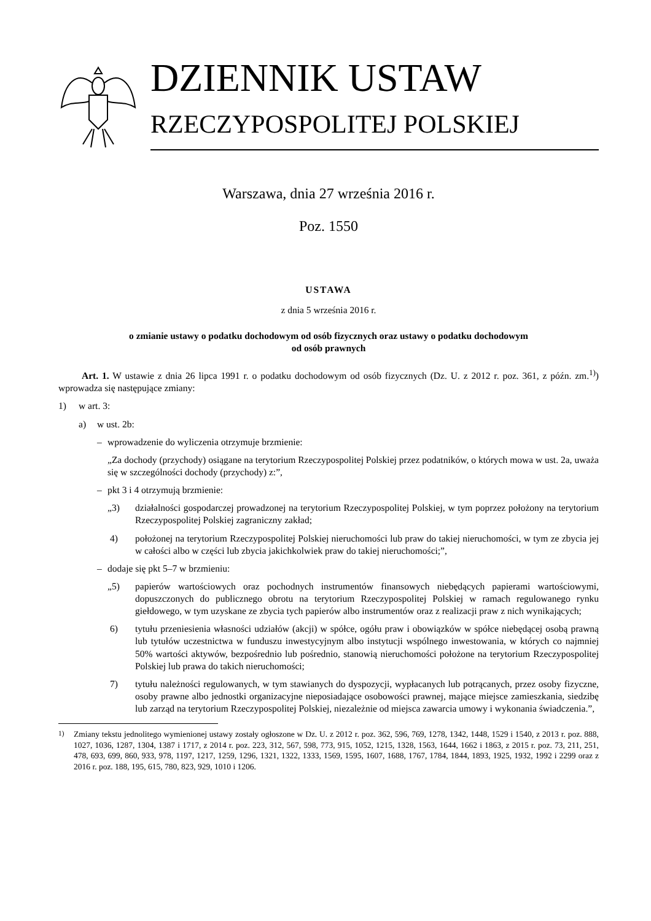DZIENNIK USTAW
RZECZYPOSPOLITEJ POLSKIEJ
Warszawa, dnia 27 września 2016 r.
Poz. 1550
USTAWA
z dnia 5 września 2016 r.
o zmianie ustawy o podatku dochodowym od osób fizycznych oraz ustawy o podatku dochodowym
od osób prawnych
Art. 1. W ustawie z dnia 26 lipca 1991 r. o podatku dochodowym od osób fizycznych (Dz. U. z 2012 r. poz. 361, z późn. zm.<sup>1)</sup>) wprowadza się następujące zmiany:
1) w art. 3:
a) w ust. 2b:
– wprowadzenie do wyliczenia otrzymuje brzmienie:
„Za dochody (przychody) osiągane na terytorium Rzeczypospolitej Polskiej przez podatników, o których mowa w ust. 2a, uważa się w szczególności dochody (przychody) z:”,
– pkt 3 i 4 otrzymują brzmienie:
„3) działalności gospodarczej prowadzonej na terytorium Rzeczypospolitej Polskiej, w tym poprzez położony na terytorium Rzeczypospolitej Polskiej zagraniczny zakład;
4) położonej na terytorium Rzeczypospolitej Polskiej nieruchomości lub praw do takiej nieruchomości, w tym ze zbycia jej w całości albo w części lub zbycia jakichkolwiek praw do takiej nieruchomości;”,
– dodaje się pkt 5–7 w brzmieniu:
„5) papierów wartościowych oraz pochodnych instrumentów finansowych niebędących papierami wartościowymi, dopuszczonych do publicznego obrotu na terytorium Rzeczypospolitej Polskiej w ramach regulowanego rynku giełdowego, w tym uzyskane ze zbycia tych papierów albo instrumentów oraz z realizacji praw z nich wynikających;
6) tytułu przeniesienia własności udziałów (akcji) w spółce, ogółu praw i obowiązków w spółce niebędącej osobą prawną lub tytułów uczestnictwa w funduszu inwestycyjnym albo instytucji wspólnego inwestowania, w których co najmniej 50% wartości aktywów, bezpośrednio lub pośrednio, stanowią nieruchomości położone na terytorium Rzeczypospolitej Polskiej lub prawa do takich nieruchomości;
7) tytułu należności regulowanych, w tym stawianych do dyspozycji, wypłacanych lub potrącanych, przez osoby fizyczne, osoby prawne albo jednostki organizacyjne nieposiadające osobowości prawnej, mające miejsce zamieszkania, siedzibę lub zarząd na terytorium Rzeczypospolitej Polskiej, niezależnie od miejsca zawarcia umowy i wykonania świadczenia.”,
<sup>1)</sup> Zmiany tekstu jednolitego wymienionej ustawy zostały ogłoszone w Dz. U. z 2012 r. poz. 362, 596, 769, 1278, 1342, 1448, 1529 i 1540, z 2013 r. poz. 888, 1027, 1036, 1287, 1304, 1387 i 1717, z 2014 r. poz. 223, 312, 567, 598, 773, 915, 1052, 1215, 1328, 1563, 1644, 1662 i 1863, z 2015 r. poz. 73, 211, 251, 478, 693, 699, 860, 933, 978, 1197, 1217, 1259, 1296, 1321, 1322, 1333, 1569, 1595, 1607, 1688, 1767, 1784, 1844, 1893, 1925, 1932, 1992 i 2299 oraz z 2016 r. poz. 188, 195, 615, 780, 823, 929, 1010 i 1206.